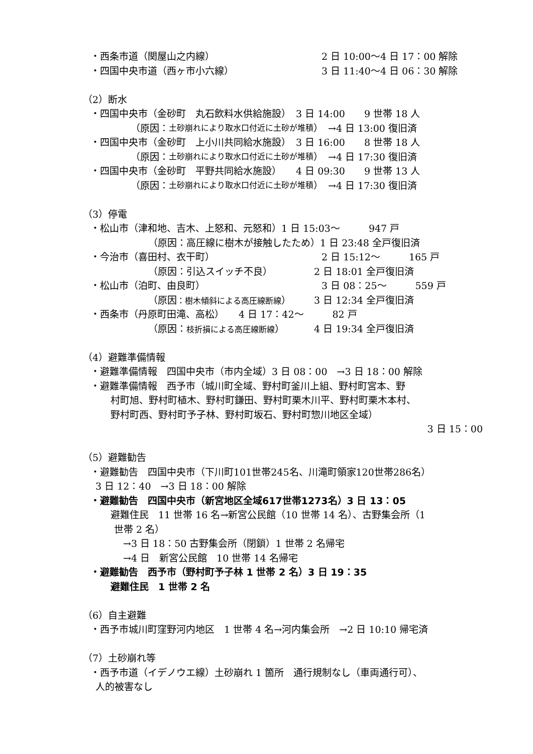・西条市道（関屋山之内線） 2 日 10:00〜4 日 17：00 解除
・四国中央市道（西ヶ市小六線） 3 日 11:40〜4 日 06：30 解除
（2）断水
・四国中央市（金砂町　丸石飲料水供給施設）　3 日 14:00　　9 世帯 18 人
（原因： 土砂崩れにより取水口付近に土砂が堆積 ）　→4 日 13:00 復旧済
・四国中央市（金砂町　上小川共同給水施設）　3 日 16:00　　8 世帯 18 人
（原因： 土砂崩れにより取水口付近に土砂が堆積 ）　→4 日 17:30 復旧済
・四国中央市（金砂町　平野共同給水施設）　　4 日 09:30　　9 世帯 13 人
（原因： 土砂崩れにより取水口付近に土砂が堆積 ）　→4 日 17:30 復旧済
（3）停電
・松山市（津和地、吉木、上怒和、元怒和）1 日 15:03〜　　　947 戸
（原因：高圧線に樹木が接触したため）1 日 23:48 全戸復旧済
・今治市（喜田村、衣干町） 2 日 15:12〜　　　165 戸
（原因：引込スイッチ不良） 2 日 18:01 全戸復旧済
・松山市（泊町、由良町） 3 日 08：25〜　　　559 戸
（原因：樹木傾斜による高圧線断線） 3 日 12:34 全戸復旧済
・西条市（丹原町田滝、高松）　　4 日 17：42〜　　　82 戸
（原因：枝折損による高圧線断線） 4 日 19:34 全戸復旧済
（4）避難準備情報
・避難準備情報　四国中央市（市内全域）3 日 08：00　→3 日 18：00 解除
・避難準備情報　西予市（城川町全域、野村町釜川上組、野村町宮本、野
村町旭、野村町植木、野村町鎌田、野村町栗木川平、野村町栗木本村、
野村町西、野村町予子林、野村町坂石、野村町惣川地区全域）
3 日 15：00
（5）避難勧告
・避難勧告　四国中央市（下川町101世帯245名、川滝町領家120世帯286名）
3 日 12：40　→3 日 18：00 解除
・避難勧告　四国中央市（新宮地区全域617世帯1273名）3 日 13：05
避難住民　11 世帯 16 名→新宮公民館（10 世帯 14 名）、古野集会所（1
世帯 2 名）
→3 日 18：50 古野集会所（閉鎖）1 世帯 2 名帰宅
→4 日　新宮公民館　10 世帯 14 名帰宅
・避難勧告　西予市（野村町予子林 1 世帯 2 名）3 日 19：35
避難住民　1 世帯 2 名
（6）自主避難
・西予市城川町窪野河内地区　1 世帯 4 名→河内集会所　→2 日 10:10 帰宅済
（7）土砂崩れ等
・西予市道（イデノウエ線）土砂崩れ 1 箇所　通行規制なし（車両通行可）、
人的被害なし